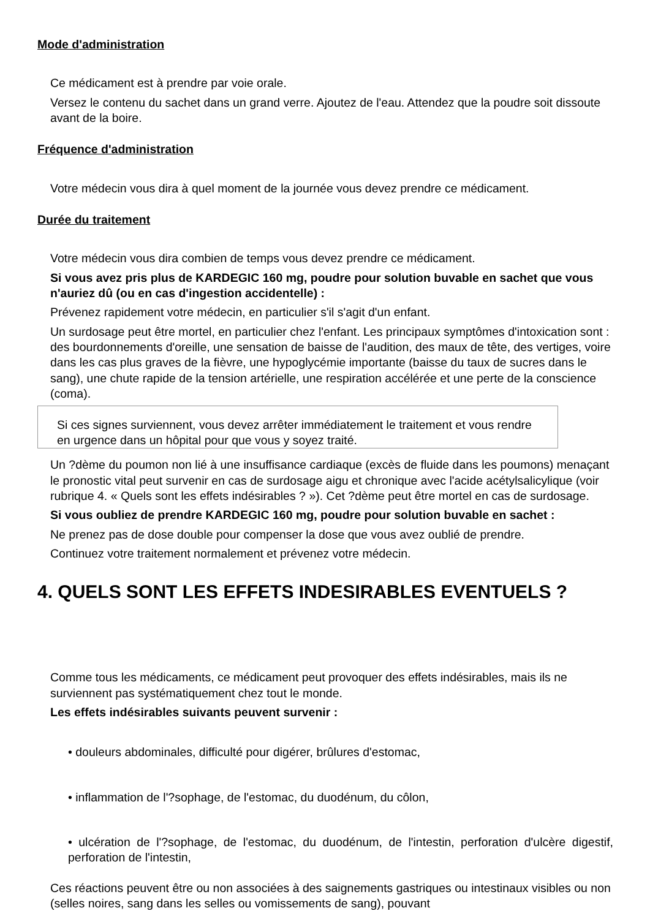Mode d'administration
Ce médicament est à prendre par voie orale.
Versez le contenu du sachet dans un grand verre. Ajoutez de l'eau. Attendez que la poudre soit dissoute avant de la boire.
Fréquence d'administration
Votre médecin vous dira à quel moment de la journée vous devez prendre ce médicament.
Durée du traitement
Votre médecin vous dira combien de temps vous devez prendre ce médicament.
Si vous avez pris plus de KARDEGIC 160 mg, poudre pour solution buvable en sachet que vous n'auriez dû (ou en cas d'ingestion accidentelle) :
Prévenez rapidement votre médecin, en particulier s'il s'agit d'un enfant.
Un surdosage peut être mortel, en particulier chez l'enfant. Les principaux symptômes d'intoxication sont : des bourdonnements d'oreille, une sensation de baisse de l'audition, des maux de tête, des vertiges, voire dans les cas plus graves de la fièvre, une hypoglycémie importante (baisse du taux de sucres dans le sang), une chute rapide de la tension artérielle, une respiration accélérée et une perte de la conscience (coma).
Si ces signes surviennent, vous devez arrêter immédiatement le traitement et vous rendre en urgence dans un hôpital pour que vous y soyez traité.
Un ?dème du poumon non lié à une insuffisance cardiaque (excès de fluide dans les poumons) menaçant le pronostic vital peut survenir en cas de surdosage aigu et chronique avec l'acide acétylsalicylique (voir rubrique 4. « Quels sont les effets indésirables ? »). Cet ?dème peut être mortel en cas de surdosage.
Si vous oubliez de prendre KARDEGIC 160 mg, poudre pour solution buvable en sachet :
Ne prenez pas de dose double pour compenser la dose que vous avez oublié de prendre.
Continuez votre traitement normalement et prévenez votre médecin.
4. QUELS SONT LES EFFETS INDESIRABLES EVENTUELS ?
Comme tous les médicaments, ce médicament peut provoquer des effets indésirables, mais ils ne surviennent pas systématiquement chez tout le monde.
Les effets indésirables suivants peuvent survenir :
• douleurs abdominales, difficulté pour digérer, brûlures d'estomac,
• inflammation de l'?sophage, de l'estomac, du duodénum, du côlon,
• ulcération de l'?sophage, de l'estomac, du duodénum, de l'intestin, perforation d'ulcère digestif, perforation de l'intestin,
Ces réactions peuvent être ou non associées à des saignements gastriques ou intestinaux visibles ou non (selles noires, sang dans les selles ou vomissements de sang), pouvant